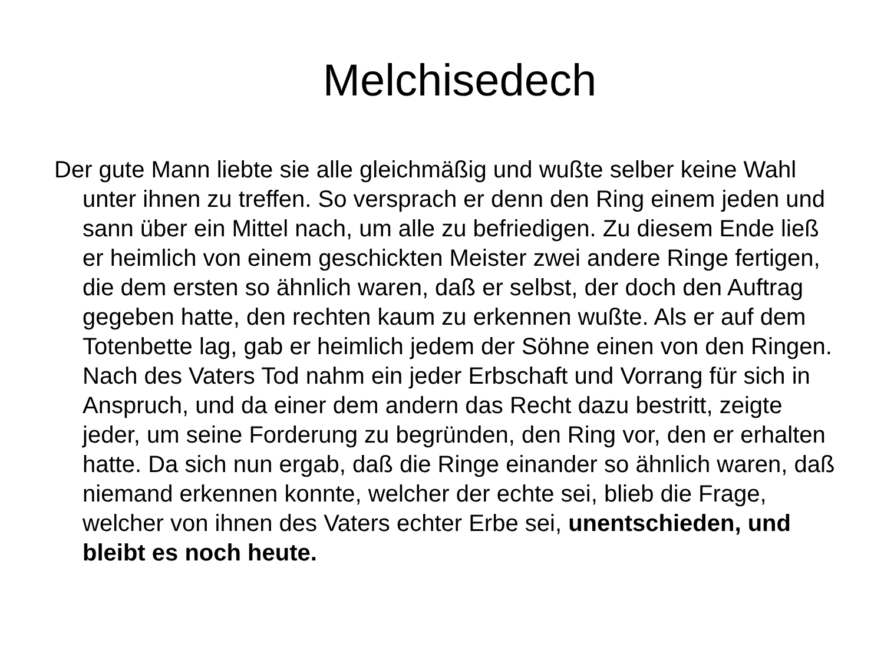Melchisedech
Der gute Mann liebte sie alle gleichmäßig und wußte selber keine Wahl unter ihnen zu treffen. So versprach er denn den Ring einem jeden und sann über ein Mittel nach, um alle zu befriedigen. Zu diesem Ende ließ er heimlich von einem geschickten Meister zwei andere Ringe fertigen, die dem ersten so ähnlich waren, daß er selbst, der doch den Auftrag gegeben hatte, den rechten kaum zu erkennen wußte. Als er auf dem Totenbette lag, gab er heimlich jedem der Söhne einen von den Ringen. Nach des Vaters Tod nahm ein jeder Erbschaft und Vorrang für sich in Anspruch, und da einer dem andern das Recht dazu bestritt, zeigte jeder, um seine Forderung zu begründen, den Ring vor, den er erhalten hatte. Da sich nun ergab, daß die Ringe einander so ähnlich waren, daß niemand erkennen konnte, welcher der echte sei, blieb die Frage, welcher von ihnen des Vaters echter Erbe sei, unentschieden, und bleibt es noch heute.